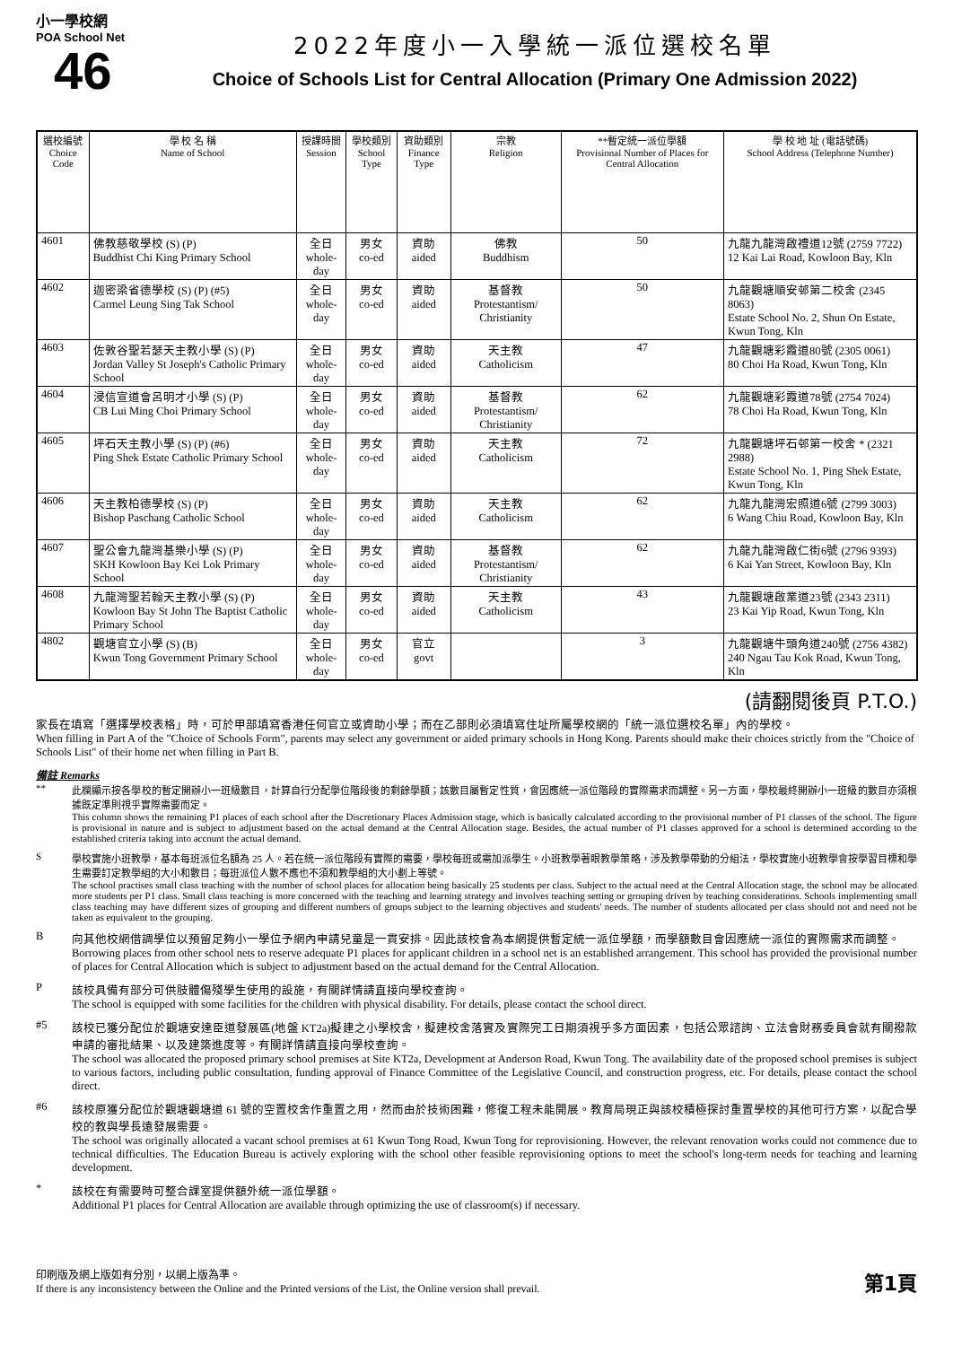小一學校網
POA School Net
46
2022年度小一入學統一派位選校名單
Choice of Schools List for Central Allocation (Primary One Admission 2022)
| 選校編號 Choice Code | 學 校 名 稱 Name of School | 授課時間 Session | 學校類別 School Type | 資助類別 Finance Type | 宗教 Religion | **暫定統一派位學額 Provisional Number of Places for Central Allocation | 學 校 地 址 (電話號碼) School Address (Telephone Number) |
| --- | --- | --- | --- | --- | --- | --- | --- |
| 4601 | 佛教慈敬學校 (S) (P) Buddhist Chi King Primary School | 全日 whole-day | 男女 co-ed | 資助 aided | 佛教 Buddhism | 50 | 九龍九龍灣啟禮道12號 (2759 7722) 12 Kai Lai Road, Kowloon Bay, Kln |
| 4602 | 迦密梁省德學校 (S) (P) (#5) Carmel Leung Sing Tak School | 全日 whole-day | 男女 co-ed | 資助 aided | 基督教 Protestantism/ Christianity | 50 | 九龍觀塘順安邨第二校舍 (2345 8063) Estate School No. 2, Shun On Estate, Kwun Tong, Kln |
| 4603 | 佐敦谷聖若瑟天主教小學 (S) (P) Jordan Valley St Joseph's Catholic Primary School | 全日 whole-day | 男女 co-ed | 資助 aided | 天主教 Catholicism | 47 | 九龍觀塘彩霞道80號 (2305 0061) 80 Choi Ha Road, Kwun Tong, Kln |
| 4604 | 浸信宣道會呂明才小學 (S) (P) CB Lui Ming Choi Primary School | 全日 whole-day | 男女 co-ed | 資助 aided | 基督教 Protestantism/ Christianity | 62 | 九龍觀塘彩霞道78號 (2754 7024) 78 Choi Ha Road, Kwun Tong, Kln |
| 4605 | 坪石天主教小學 (S) (P) (#6) Ping Shek Estate Catholic Primary School | 全日 whole-day | 男女 co-ed | 資助 aided | 天主教 Catholicism | 72 | 九龍觀塘坪石邨第一校舍 * (2321 2988) Estate School No. 1, Ping Shek Estate, Kwun Tong, Kln |
| 4606 | 天主教柏德學校 (S) (P) Bishop Paschang Catholic School | 全日 whole-day | 男女 co-ed | 資助 aided | 天主教 Catholicism | 62 | 九龍九龍灣宏照道6號 (2799 3003) 6 Wang Chiu Road, Kowloon Bay, Kln |
| 4607 | 聖公會九龍灣基樂小學 (S) (P) SKH Kowloon Bay Kei Lok Primary School | 全日 whole-day | 男女 co-ed | 資助 aided | 基督教 Protestantism/ Christianity | 62 | 九龍九龍灣啟仁街6號 (2796 9393) 6 Kai Yan Street, Kowloon Bay, Kln |
| 4608 | 九龍灣聖若翰天主教小學 (S) (P) Kowloon Bay St John The Baptist Catholic Primary School | 全日 whole-day | 男女 co-ed | 資助 aided | 天主教 Catholicism | 43 | 九龍觀塘啟業道23號 (2343 2311) 23 Kai Yip Road, Kwun Tong, Kln |
| 4802 | 觀塘官立小學 (S) (B) Kwun Tong Government Primary School | 全日 whole-day | 男女 co-ed | 官立 govt | | 3 | 九龍觀塘牛頭角道240號 (2756 4382) 240 Ngau Tau Kok Road, Kwun Tong, Kln |
(請翻閱後頁 P.T.O.)
家長在填寫「選擇學校表格」時，可於甲部填寫香港任何官立或資助小學；而在乙部則必須填寫住址所屬學校網的「統一派位選校名單」內的學校。
When filling in Part A of the "Choice of Schools Form", parents may select any government or aided primary schools in Hong Kong. Parents should make their choices strictly from the "Choice of Schools List" of their home net when filling in Part B.
備註 Remarks
** 此欄顯示按各學校的暫定開辦小一班級數目，計算自行分配學位階段後的剩餘學額；該數目屬暫定性質，會因應統一派位階段的實際需求而調整。另一方面，學校最終開辦小一班級的數目亦須根據既定準則視乎實際需要而定。
This column shows the remaining P1 places of each school after the Discretionary Places Admission stage, which is basically calculated according to the provisional number of P1 classes of the school. The figure is provisional in nature and is subject to adjustment based on the actual demand at the Central Allocation stage. Besides, the actual number of P1 classes approved for a school is determined according to the established criteria taking into account the actual demand.
S 學校實施小班教學，基本每班派位名額為 25 人。若在統一派位階段有實際的需要，學校每班或需加派學生。小班教學著眼教學策略，涉及教學帶動的分組法，學校實施小班教學會按學習目標和學生需要訂定教學組的大小和數目；每班派位人數不應也不須和教學組的大小劃上等號。
The school practises small class teaching with the number of school places for allocation being basically 25 students per class. Subject to the actual need at the Central Allocation stage, the school may be allocated more students per P1 class. Small class teaching is more concerned with the teaching and learning strategy and involves teaching setting or grouping driven by teaching considerations. Schools implementing small class teaching may have different sizes of grouping and different numbers of groups subject to the learning objectives and students' needs. The number of students allocated per class should not and need not be taken as equivalent to the grouping.
B 向其他校網借調學位以預留足夠小一學位予網內申請兒童是一貫安排。因此該校會為本網提供暫定統一派位學額，而學額數目會因應統一派位的實際需求而調整。
Borrowing places from other school nets to reserve adequate P1 places for applicant children in a school net is an established arrangement. This school has provided the provisional number of places for Central Allocation which is subject to adjustment based on the actual demand for the Central Allocation.
P 該校具備有部分可供肢體傷殘學生使用的設施，有關詳情請直接向學校查詢。
The school is equipped with some facilities for the children with physical disability. For details, please contact the school direct.
#5 該校已獲分配位於觀塘安達臣道發展區(地盤 KT2a)擬建之小學校舍，擬建校舍落實及實際完工日期須視乎多方面因素，包括公眾諮詢、立法會財務委員會就有關撥款申請的審批結果、以及建築進度等。有關詳情請直接向學校查詢。
The school was allocated the proposed primary school premises at Site KT2a, Development at Anderson Road, Kwun Tong. The availability date of the proposed school premises is subject to various factors, including public consultation, funding approval of Finance Committee of the Legislative Council, and construction progress, etc. For details, please contact the school direct.
#6 該校原獲分配位於觀塘觀塘道 61 號的空置校舍作重置之用，然而由於技術困難，修復工程未能開展。教育局現正與該校積極探討重置學校的其他可行方案，以配合學校的教與學長遠發展需要。
The school was originally allocated a vacant school premises at 61 Kwun Tong Road, Kwun Tong for reprovisioning. However, the relevant renovation works could not commence due to technical difficulties. The Education Bureau is actively exploring with the school other feasible reprovisioning options to meet the school's long-term needs for teaching and learning development.
* 該校在有需要時可整合課室提供額外統一派位學額。
Additional P1 places for Central Allocation are available through optimizing the use of classroom(s) if necessary.
印刷版及網上版如有分別，以網上版為準。
If there is any inconsistency between the Online and the Printed versions of the List, the Online version shall prevail.
第1頁